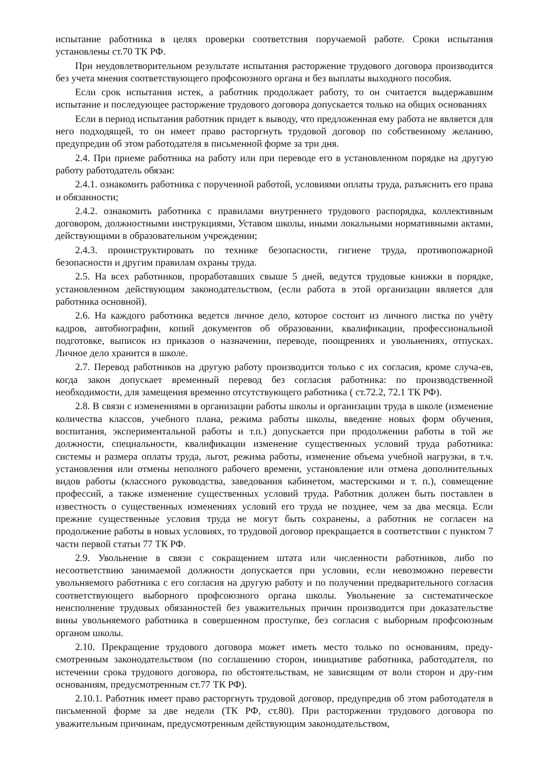испытание работника в целях проверки соответствия поручаемой работе. Сроки испытания установлены ст.70 ТК РФ.
При неудовлетворительном результате испытания расторжение трудового договора производится без учета мнения соответствующего профсоюзного органа и без выплаты выходного пособия.
Если срок испытания истек, а работник продолжает работу, то он считается выдержавшим испытание и последующее расторжение трудового договора допускается только на общих основаниях
Если в период испытания работник придет к выводу, что предложенная ему работа не является для него подходящей, то он имеет право расторгнуть трудовой договор по собственному желанию, предупредив об этом работодателя в письменной форме за три дня.
2.4. При приеме работника на работу или при переводе его в установленном порядке на другую работу работодатель обязан:
2.4.1. ознакомить работника с порученной работой, условиями оплаты труда, разъяснить его права и обязанности;
2.4.2. ознакомить работника с правилами внутреннего трудового распорядка, коллективным договором, должностными инструкциями, Уставом школы, иными локальными нормативными актами, действующими в образовательном учреждении;
2.4.3. проинструктировать по технике безопасности, гигиене труда, противопожарной безопасности и другим правилам охраны труда.
2.5. На всех работников, проработавших свыше 5 дней, ведутся трудовые книжки в порядке, установленном действующим законодательством, (если работа в этой организации является для работника основной).
2.6. На каждого работника ведется личное дело, которое состоит из личного листка по учёту кадров, автобиографии, копий документов об образовании, квалификации, профессиональной подготовке, выписок из приказов о назначении, переводе, поощрениях и увольнениях, отпусках. Личное дело хранится в школе.
2.7. Перевод работников на другую работу производится только с их согласия, кроме случа-ев, когда закон допускает временный перевод без согласия работника: по производственной необходимости, для замещения временно отсутствующего работника ( ст.72.2, 72.1 ТК РФ).
2.8. В связи с изменениями в организации работы школы и организации труда в школе (изменение количества классов, учебного плана, режима работы школы, введение новых форм обучения, воспитания, экспериментальной работы и т.п.) допускается при продолжении работы в той же должности, специальности, квалификации изменение существенных условий труда работника: системы и размера оплаты труда, льгот, режима работы, изменение объема учебной нагрузки, в т.ч. установления или отмены неполного рабочего времени, установление или отмена дополнительных видов работы (классного руководства, заведования кабинетом, мастерскими и т. п.), совмещение профессий, а также изменение существенных условий труда. Работник должен быть поставлен в известность о существенных изменениях условий его труда не позднее, чем за два месяца. Если прежние существенные условия труда не могут быть сохранены, а работник не согласен на продолжение работы в новых условиях, то трудовой договор прекращается в соответствии с пунктом 7 части первой статьи 77 ТК РФ.
2.9. Увольнение в связи с сокращением штата или численности работников, либо по несоответствию занимаемой должности допускается при условии, если невозможно перевести увольняемого работника с его согласия на другую работу и по получении предварительного согласия соответствующего выборного профсоюзного органа школы. Увольнение за систематическое неисполнение трудовых обязанностей без уважительных причин производится при доказательстве вины увольняемого работника в совершенном проступке, без согласия с выборным профсоюзным органом школы.
2.10. Прекращение трудового договора может иметь место только по основаниям, преду-смотренным законодательством (по соглашению сторон, инициативе работника, работодателя, по истечении срока трудового договора, по обстоятельствам, не зависящим от воли сторон и дру-гим основаниям, предусмотренным ст.77 ТК РФ).
2.10.1. Работник имеет право расторгнуть трудовой договор, предупредив об этом работодателя в письменной форме за две недели (ТК РФ, ст.80). При расторжении трудового договора по уважительным причинам, предусмотренным действующим законодательством,